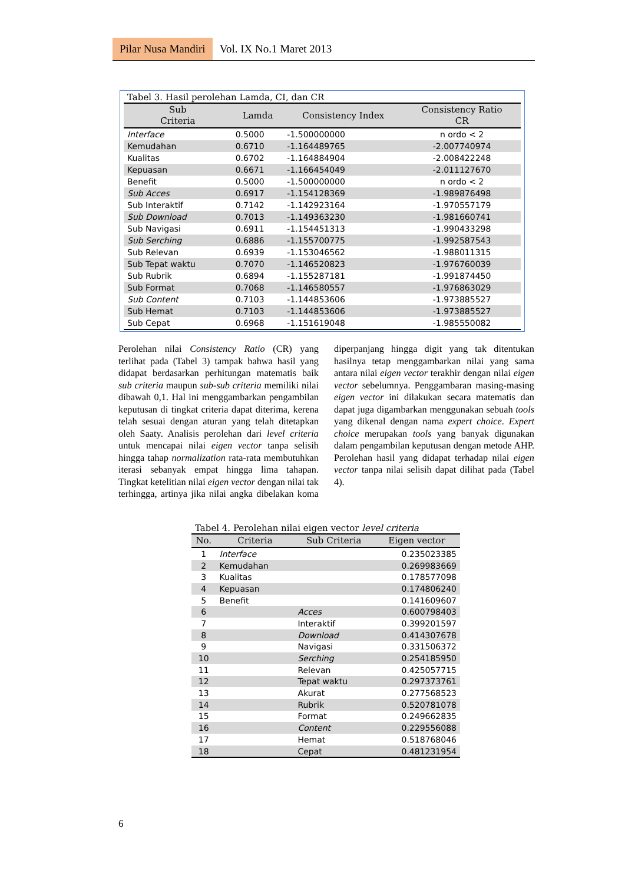Pilar Nusa Mandiri Vol. IX No.1 Maret 2013
Tabel 3. Hasil perolehan Lamda, CI, dan CR
| Sub Criteria | Lamda | Consistency Index | Consistency Ratio CR |
| --- | --- | --- | --- |
| Interface | 0.5000 | -1.500000000 | n ordo < 2 |
| Kemudahan | 0.6710 | -1.164489765 | -2.007740974 |
| Kualitas | 0.6702 | -1.164884904 | -2.008422248 |
| Kepuasan | 0.6671 | -1.166454049 | -2.011127670 |
| Benefit | 0.5000 | -1.500000000 | n ordo < 2 |
| Sub Acces | 0.6917 | -1.154128369 | -1.989876498 |
| Sub Interaktif | 0.7142 | -1.142923164 | -1.970557179 |
| Sub Download | 0.7013 | -1.149363230 | -1.981660741 |
| Sub Navigasi | 0.6911 | -1.154451313 | -1.990433298 |
| Sub Serching | 0.6886 | -1.155700775 | -1.992587543 |
| Sub Relevan | 0.6939 | -1.153046562 | -1.988011315 |
| Sub Tepat waktu | 0.7070 | -1.146520823 | -1.976760039 |
| Sub Rubrik | 0.6894 | -1.155287181 | -1.991874450 |
| Sub Format | 0.7068 | -1.146580557 | -1.976863029 |
| Sub Content | 0.7103 | -1.144853606 | -1.973885527 |
| Sub Hemat | 0.7103 | -1.144853606 | -1.973885527 |
| Sub Cepat | 0.6968 | -1.151619048 | -1.985550082 |
Perolehan nilai Consistency Ratio (CR) yang terlihat pada (Tabel 3) tampak bahwa hasil yang didapat berdasarkan perhitungan matematis baik sub criteria maupun sub-sub criteria memiliki nilai dibawah 0,1. Hal ini menggambarkan pengambilan keputusan di tingkat criteria dapat diterima, kerena telah sesuai dengan aturan yang telah ditetapkan oleh Saaty. Analisis perolehan dari level criteria untuk mencapai nilai eigen vector tanpa selisih hingga tahap normalization rata-rata membutuhkan iterasi sebanyak empat hingga lima tahapan. Tingkat ketelitian nilai eigen vector dengan nilai tak terhingga, artinya jika nilai angka dibelakan koma diperpanjang hingga digit yang tak ditentukan hasilnya tetap menggambarkan nilai yang sama antara nilai eigen vector terakhir dengan nilai eigen vector sebelumnya. Penggambaran masing-masing eigen vector ini dilakukan secara matematis dan dapat juga digambarkan menggunakan sebuah tools yang dikenal dengan nama expert choice. Expert choice merupakan tools yang banyak digunakan dalam pengambilan keputusan dengan metode AHP. Perolehan hasil yang didapat terhadap nilai eigen vector tanpa nilai selisih dapat dilihat pada (Tabel 4).
Tabel 4. Perolehan nilai eigen vector level criteria
| No. | Criteria | Sub Criteria | Eigen vector |
| --- | --- | --- | --- |
| 1 | Interface | | 0.235023385 |
| 2 | Kemudahan | | 0.269983669 |
| 3 | Kualitas | | 0.178577098 |
| 4 | Kepuasan | | 0.174806240 |
| 5 | Benefit | | 0.141609607 |
| 6 | | Acces | 0.600798403 |
| 7 | | Interaktif | 0.399201597 |
| 8 | | Download | 0.414307678 |
| 9 | | Navigasi | 0.331506372 |
| 10 | | Serching | 0.254185950 |
| 11 | | Relevan | 0.425057715 |
| 12 | | Tepat waktu | 0.297373761 |
| 13 | | Akurat | 0.277568523 |
| 14 | | Rubrik | 0.520781078 |
| 15 | | Format | 0.249662835 |
| 16 | | Content | 0.229556088 |
| 17 | | Hemat | 0.518768046 |
| 18 | | Cepat | 0.481231954 |
6